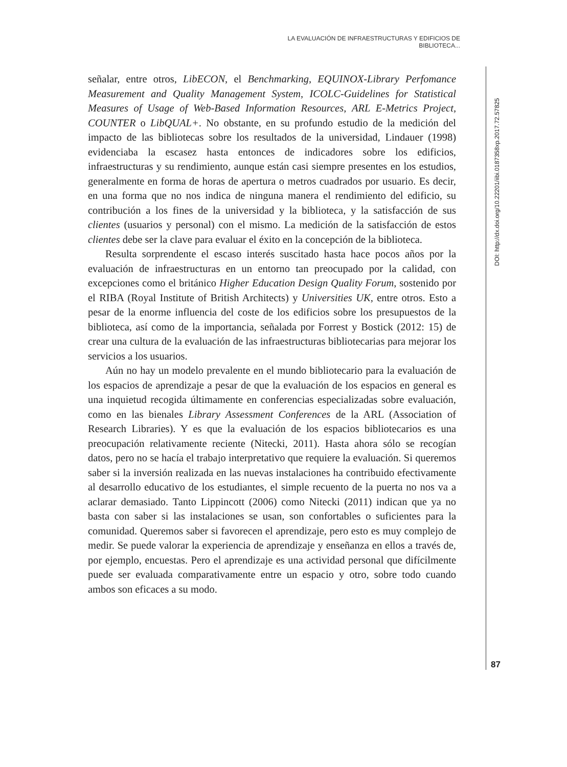LA EVALUACIÓN DE INFRAESTRUCTURAS Y EDIFICIOS DE BIBLIOTECA...
señalar, entre otros, LibECON, el Benchmarking, EQUINOX-Library Perfomance Measurement and Quality Management System, ICOLC-Guidelines for Statistical Measures of Usage of Web-Based Information Resources, ARL E-Metrics Project, COUNTER o LibQUAL+. No obstante, en su profundo estudio de la medición del impacto de las bibliotecas sobre los resultados de la universidad, Lindauer (1998) evidenciaba la escasez hasta entonces de indicadores sobre los edificios, infraestructuras y su rendimiento, aunque están casi siempre presentes en los estudios, generalmente en forma de horas de apertura o metros cuadrados por usuario. Es decir, en una forma que no nos indica de ninguna manera el rendimiento del edificio, su contribución a los fines de la universidad y la biblioteca, y la satisfacción de sus clientes (usuarios y personal) con el mismo. La medición de la satisfacción de estos clientes debe ser la clave para evaluar el éxito en la concepción de la biblioteca.
Resulta sorprendente el escaso interés suscitado hasta hace pocos años por la evaluación de infraestructuras en un entorno tan preocupado por la calidad, con excepciones como el británico Higher Education Design Quality Forum, sostenido por el RIBA (Royal Institute of British Architects) y Universities UK, entre otros. Esto a pesar de la enorme influencia del coste de los edificios sobre los presupuestos de la biblioteca, así como de la importancia, señalada por Forrest y Bostick (2012: 15) de crear una cultura de la evaluación de las infraestructuras bibliotecarias para mejorar los servicios a los usuarios.
Aún no hay un modelo prevalente en el mundo bibliotecario para la evaluación de los espacios de aprendizaje a pesar de que la evaluación de los espacios en general es una inquietud recogida últimamente en conferencias especializadas sobre evaluación, como en las bienales Library Assessment Conferences de la ARL (Association of Research Libraries). Y es que la evaluación de los espacios bibliotecarios es una preocupación relativamente reciente (Nitecki, 2011). Hasta ahora sólo se recogían datos, pero no se hacía el trabajo interpretativo que requiere la evaluación. Si queremos saber si la inversión realizada en las nuevas instalaciones ha contribuido efectivamente al desarrollo educativo de los estudiantes, el simple recuento de la puerta no nos va a aclarar demasiado. Tanto Lippincott (2006) como Nitecki (2011) indican que ya no basta con saber si las instalaciones se usan, son confortables o suficientes para la comunidad. Queremos saber si favorecen el aprendizaje, pero esto es muy complejo de medir. Se puede valorar la experiencia de aprendizaje y enseñanza en ellos a través de, por ejemplo, encuestas. Pero el aprendizaje es una actividad personal que difícilmente puede ser evaluada comparativamente entre un espacio y otro, sobre todo cuando ambos son eficaces a su modo.
DOI: http://dx.doi.org/10.22201/iibi.0187358xp.2017.72.57825
87